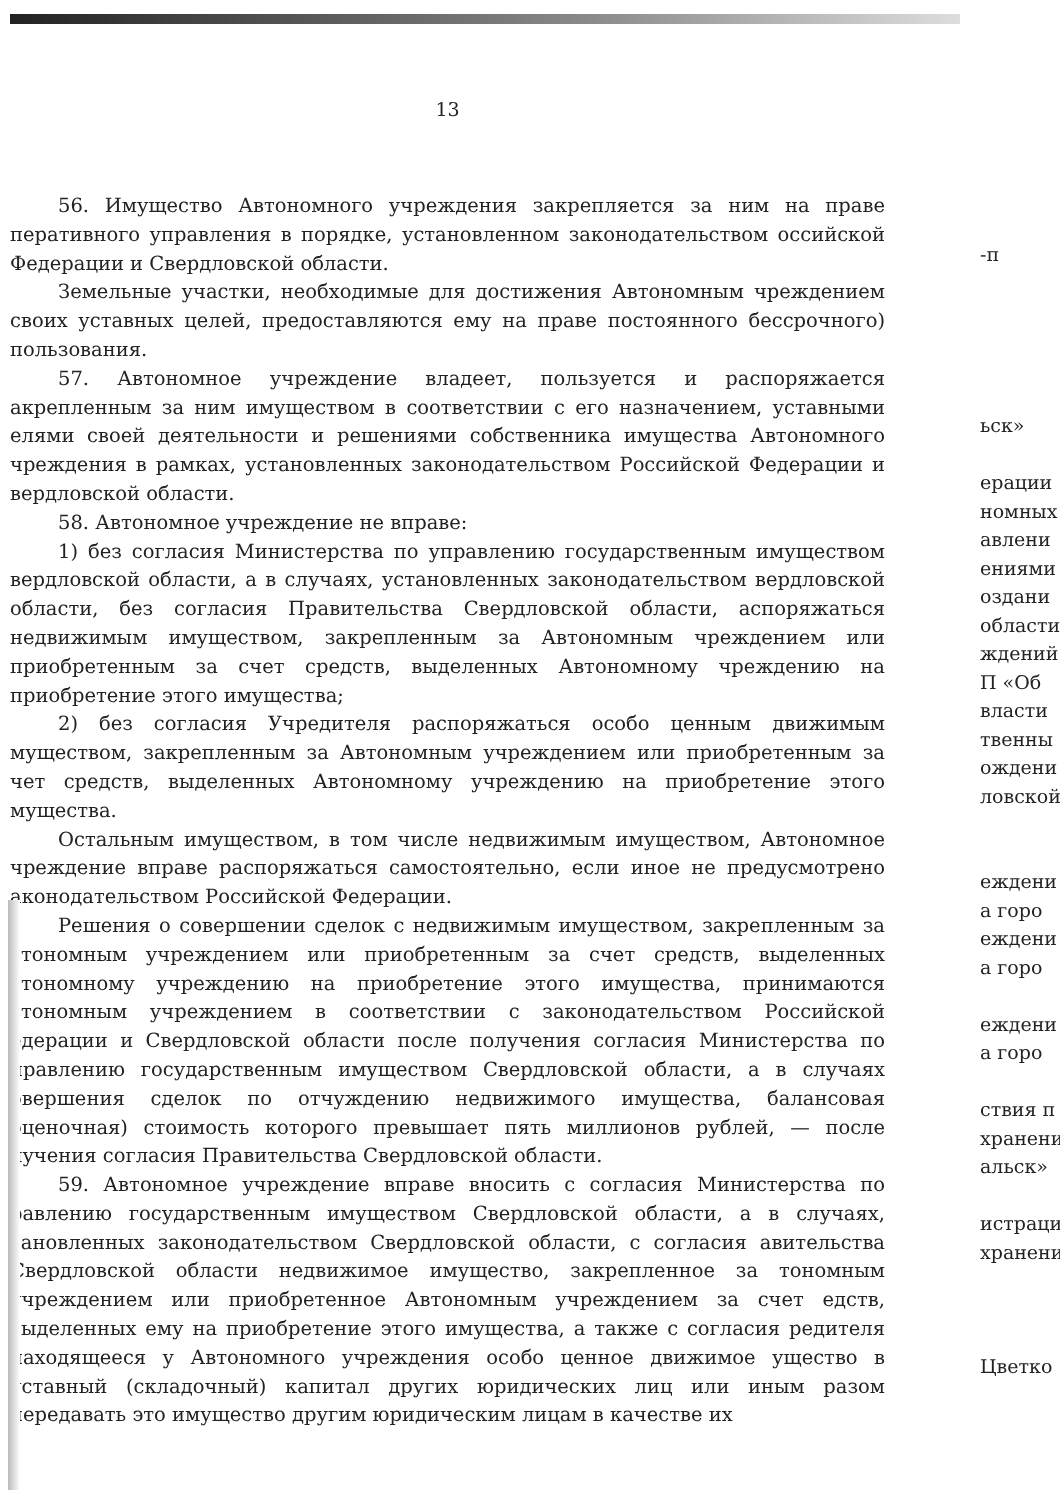13
56. Имущество Автономного учреждения закрепляется за ним на праве перативного управления в порядке, установленном законодательством оссийской Федерации и Свердловской области.
Земельные участки, необходимые для достижения Автономным чреждением своих уставных целей, предоставляются ему на праве постоянного бессрочного) пользования.
57. Автономное учреждение владеет, пользуется и распоряжается акрепленным за ним имуществом в соответствии с его назначением, уставными елями своей деятельности и решениями собственника имущества Автономного чреждения в рамках, установленных законодательством Российской Федерации и вердловской области.
58. Автономное учреждение не вправе:
1) без согласия Министерства по управлению государственным имуществом вердловской области, а в случаях, установленных законодательством вердловской области, без согласия Правительства Свердловской области, аспоряжаться недвижимым имуществом, закрепленным за Автономным чреждением или приобретенным за счет средств, выделенных Автономному чреждению на приобретение этого имущества;
2) без согласия Учредителя распоряжаться особо ценным движимым муществом, закрепленным за Автономным учреждением или приобретенным за чет средств, выделенных Автономному учреждению на приобретение этого мущества.
Остальным имуществом, в том числе недвижимым имуществом, Автономное чреждение вправе распоряжаться самостоятельно, если иное не предусмотрено аконодательством Российской Федерации.
Решения о совершении сделок с недвижимым имуществом, закрепленным за втономным учреждением или приобретенным за счет средств, выделенных втономному учреждению на приобретение этого имущества, принимаются втономным учреждением в соответствии с законодательством Российской едерации и Свердловской области после получения согласия Министерства по правлению государственным имуществом Свердловской области, а в случаях овершения сделок по отчуждению недвижимого имущества, балансовая оценочная) стоимость которого превышает пять миллионов рублей, — после лучения согласия Правительства Свердловской области.
59. Автономное учреждение вправе вносить с согласия Министерства по равлению государственным имуществом Свердловской области, а в случаях, тановленных законодательством Свердловской области, с согласия авительства Свердловской области недвижимое имущество, закрепленное за тономным учреждением или приобретенное Автономным учреждением за счет едств, выделенных ему на приобретение этого имущества, а также с согласия редителя находящееся у Автономного учреждения особо ценное движимое ущество в уставный (складочный) капитал других юридических лиц или иным разом передавать это имущество другим юридическим лицам в качестве их
-п
ьск»
ерации
номных
авлени
ениями
оздани
области
ждений
П «Об
власти
твенны
ождени
ловской
еждени
а горо
еждени
а горо
еждени
а горо
ствия п
хранени
альск»
истраци
хранени
Цветко